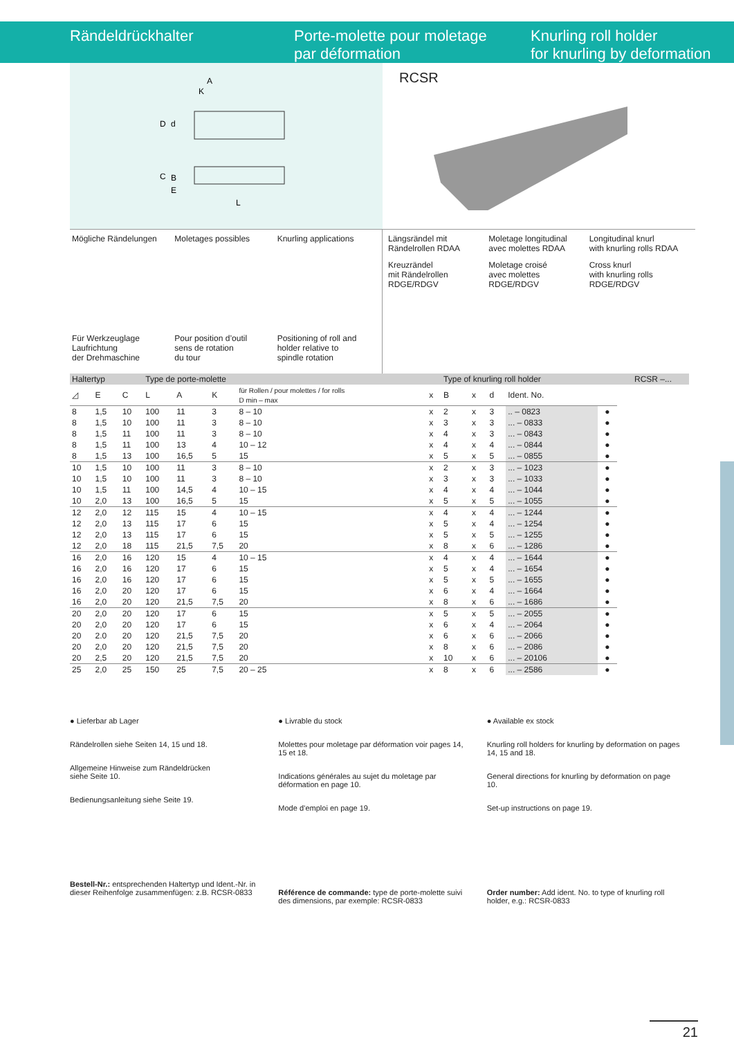Rändeldrückhalter Porte-molette pour moletage
par déformation
Knurling roll holder
for knurling by deformation
A
K
D
d
C
B
E
L
RCSR
Mögliche Rändelungen Moletages possibles Knurling applications
Für Werkzeuglage
Laufrichtung
der Drehmaschine
Pour position d’outil
sens de rotation
du tour
Positioning of roll and
holder relative to
spindle rotation
Längsrändel mit
Rändelrollen RDAA
Moletage longitudinal
avec molettes RDAA
Longitudinal knurl
with knurling rolls RDAA
Kreuzrändel
mit Rändelrollen
RDGE/RDGV
Moletage croisé
avec molettes
RDGE/RDGV
Cross knurl
with knurling rolls
RDGE/RDGV
| Haltertyp | | | Type de porte-molette | | | | | Type of knurling roll holder | | | | | RCSR –... |
| --- | --- | --- | --- | --- | --- | --- | --- | --- | --- | --- | --- | --- | --- |
| ◿ | E | C | L | A | K | für Rollen / pour molettes / for rolls D min – max | x | B | x | d | Ident. No. | | |
| 8 | 1,5 | 10 | 100 | 11 | 3 | 8 – 10 | x | 2 | x | 3 | .. – 0823 | ● | |
| 8 | 1,5 | 10 | 100 | 11 | 3 | 8 – 10 | x | 3 | x | 3 | ... – 0833 | ● | |
| 8 | 1,5 | 11 | 100 | 11 | 3 | 8 – 10 | x | 4 | x | 3 | ... – 0843 | ● | |
| 8 | 1,5 | 11 | 100 | 13 | 4 | 10 – 12 | x | 4 | x | 4 | ... – 0844 | ● | |
| 8 | 1,5 | 13 | 100 | 16,5 | 5 | 15 | x | 5 | x | 5 | ... – 0855 | ● | |
| 10 | 1,5 | 10 | 100 | 11 | 3 | 8 – 10 | x | 2 | x | 3 | ... – 1023 | ● | |
| 10 | 1,5 | 10 | 100 | 11 | 3 | 8 – 10 | x | 3 | x | 3 | ... – 1033 | ● | |
| 10 | 1,5 | 11 | 100 | 14,5 | 4 | 10 – 15 | x | 4 | x | 4 | ... – 1044 | ● | |
| 10 | 2,0 | 13 | 100 | 16,5 | 5 | 15 | x | 5 | x | 5 | ... – 1055 | ● | |
| 12 | 2,0 | 12 | 115 | 15 | 4 | 10 – 15 | x | 4 | x | 4 | ... – 1244 | ● | |
| 12 | 2,0 | 13 | 115 | 17 | 6 | 15 | x | 5 | x | 4 | ... – 1254 | ● | |
| 12 | 2,0 | 13 | 115 | 17 | 6 | 15 | x | 5 | x | 5 | ... – 1255 | ● | |
| 12 | 2,0 | 18 | 115 | 21,5 | 7,5 | 20 | x | 8 | x | 6 | ... – 1286 | ● | |
| 16 | 2,0 | 16 | 120 | 15 | 4 | 10 – 15 | x | 4 | x | 4 | ... – 1644 | ● | |
| 16 | 2,0 | 16 | 120 | 17 | 6 | 15 | x | 5 | x | 4 | ... – 1654 | ● | |
| 16 | 2,0 | 16 | 120 | 17 | 6 | 15 | x | 5 | x | 5 | ... – 1655 | ● | |
| 16 | 2,0 | 20 | 120 | 17 | 6 | 15 | x | 6 | x | 4 | ... – 1664 | ● | |
| 16 | 2,0 | 20 | 120 | 21,5 | 7,5 | 20 | x | 8 | x | 6 | ... – 1686 | ● | |
| 20 | 2,0 | 20 | 120 | 17 | 6 | 15 | x | 5 | x | 5 | ... – 2055 | ● | |
| 20 | 2,0 | 20 | 120 | 17 | 6 | 15 | x | 6 | x | 4 | ... – 2064 | ● | |
| 20 | 2.0 | 20 | 120 | 21,5 | 7,5 | 20 | x | 6 | x | 6 | ... – 2066 | ● | |
| 20 | 2,0 | 20 | 120 | 21,5 | 7,5 | 20 | x | 8 | x | 6 | ... – 2086 | ● | |
| 20 | 2,5 | 20 | 120 | 21,5 | 7,5 | 20 | x | 10 | x | 6 | ... – 20106 | ● | |
| 25 | 2,0 | 25 | 150 | 25 | 7,5 | 20 – 25 | x | 8 | x | 6 | ... – 2586 | ● | |
● Lieferbar ab Lager
Rändelrollen siehe Seiten 14, 15 und 18.
Allgemeine Hinweise zum Rändeldrücken
siehe Seite 10.
Bedienungsanleitung siehe Seite 19.
Bestell-Nr.: entsprechenden Haltertyp und Ident.-Nr. in dieser Reihenfolge zusammenfügen: z.B. RCSR-0833
● Livrable du stock
Molettes pour moletage par déformation voir pages 14, 15 et 18.
Indications générales au sujet du moletage par déformation en page 10.
Mode d’emploi en page 19.
Référence de commande: type de porte-molette suivi des dimensions, par exemple: RCSR-0833
● Available ex stock
Knurling roll holders for knurling by deformation on pages 14, 15 and 18.
General directions for knurling by deformation on page 10.
Set-up instructions on page 19.
Order number: Add ident. No. to type of knurling roll holder, e.g.: RCSR-0833
21